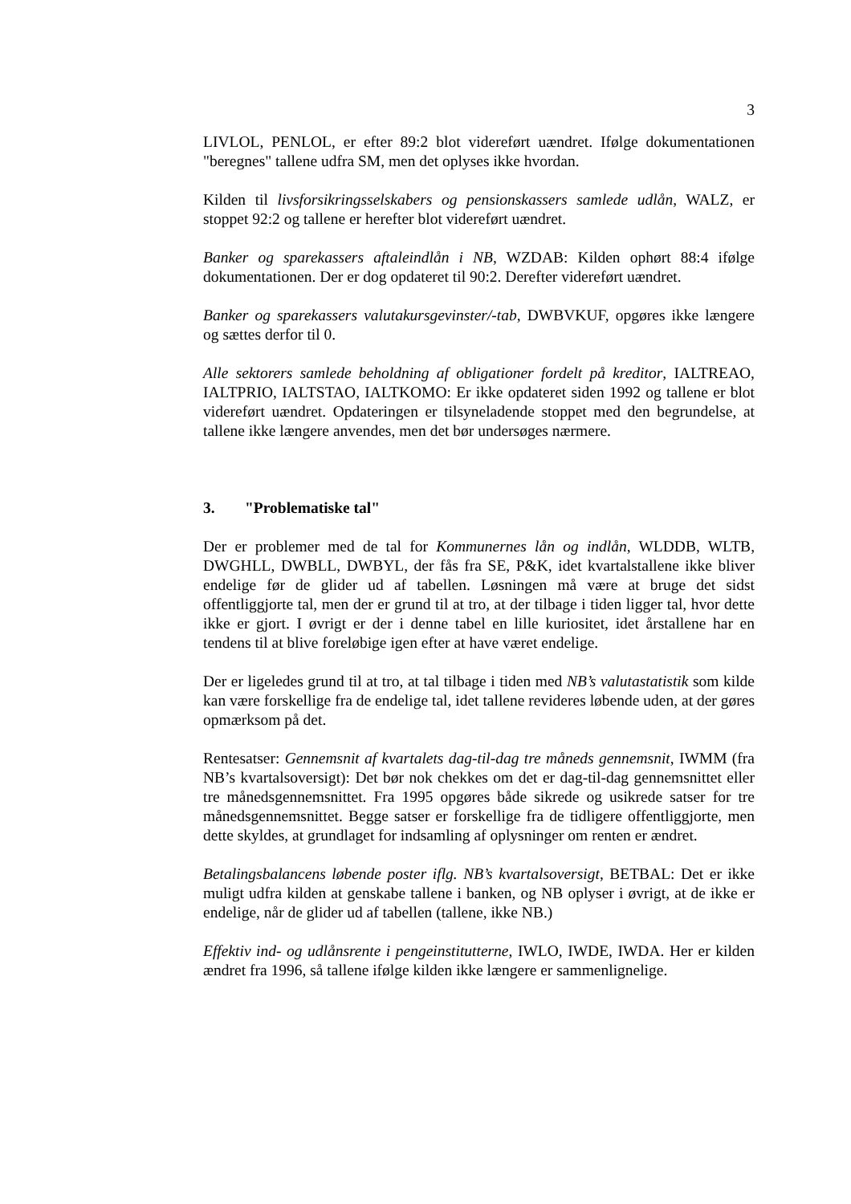3
LIVLOL, PENLOL, er efter 89:2 blot videreført uændret. Ifølge dokumentationen "beregnes" tallene udfra SM, men det oplyses ikke hvordan.
Kilden til livsforsikringsselskabers og pensionskassers samlede udlån, WALZ, er stoppet 92:2 og tallene er herefter blot videreført uændret.
Banker og sparekassers aftaleindlån i NB, WZDAB: Kilden ophørt 88:4 ifølge dokumentationen. Der er dog opdateret til 90:2. Derefter videreført uændret.
Banker og sparekassers valutakursgevinster/-tab, DWBVKUF, opgøres ikke længere og sættes derfor til 0.
Alle sektorers samlede beholdning af obligationer fordelt på kreditor, IALTREAO, IALTPRIO, IALTSTAO, IALTKOMO: Er ikke opdateret siden 1992 og tallene er blot videreført uændret. Opdateringen er tilsyneladende stoppet med den begrundelse, at tallene ikke længere anvendes, men det bør undersøges nærmere.
3. "Problematiske tal"
Der er problemer med de tal for Kommunernes lån og indlån, WLDDB, WLTB, DWGHLL, DWBLL, DWBYL, der fås fra SE, P&K, idet kvartalstallene ikke bliver endelige før de glider ud af tabellen. Løsningen må være at bruge det sidst offentliggjorte tal, men der er grund til at tro, at der tilbage i tiden ligger tal, hvor dette ikke er gjort. I øvrigt er der i denne tabel en lille kuriositet, idet årstallene har en tendens til at blive foreløbige igen efter at have været endelige.
Der er ligeledes grund til at tro, at tal tilbage i tiden med NB’s valutastatistik som kilde kan være forskellige fra de endelige tal, idet tallene revideres løbende uden, at der gøres opmærksom på det.
Rentesatser: Gennemsnit af kvartalets dag-til-dag tre måneds gennemsnit, IWMM (fra NB’s kvartalsoversigt): Det bør nok chekkes om det er dag-til-dag gennemsnittet eller tre månedsgennemsnittet. Fra 1995 opgøres både sikrede og usikrede satser for tre månedsgennemsnittet. Begge satser er forskellige fra de tidligere offentliggjorte, men dette skyldes, at grundlaget for indsamling af oplysninger om renten er ændret.
Betalingsbalancens løbende poster iflg. NB’s kvartalsoversigt, BETBAL: Det er ikke muligt udfra kilden at genskabe tallene i banken, og NB oplyser i øvrigt, at de ikke er endelige, når de glider ud af tabellen (tallene, ikke NB.)
Effektiv ind- og udlånsrente i pengeinstitutterne, IWLO, IWDE, IWDA. Her er kilden ændret fra 1996, så tallene ifølge kilden ikke længere er sammenlignelige.